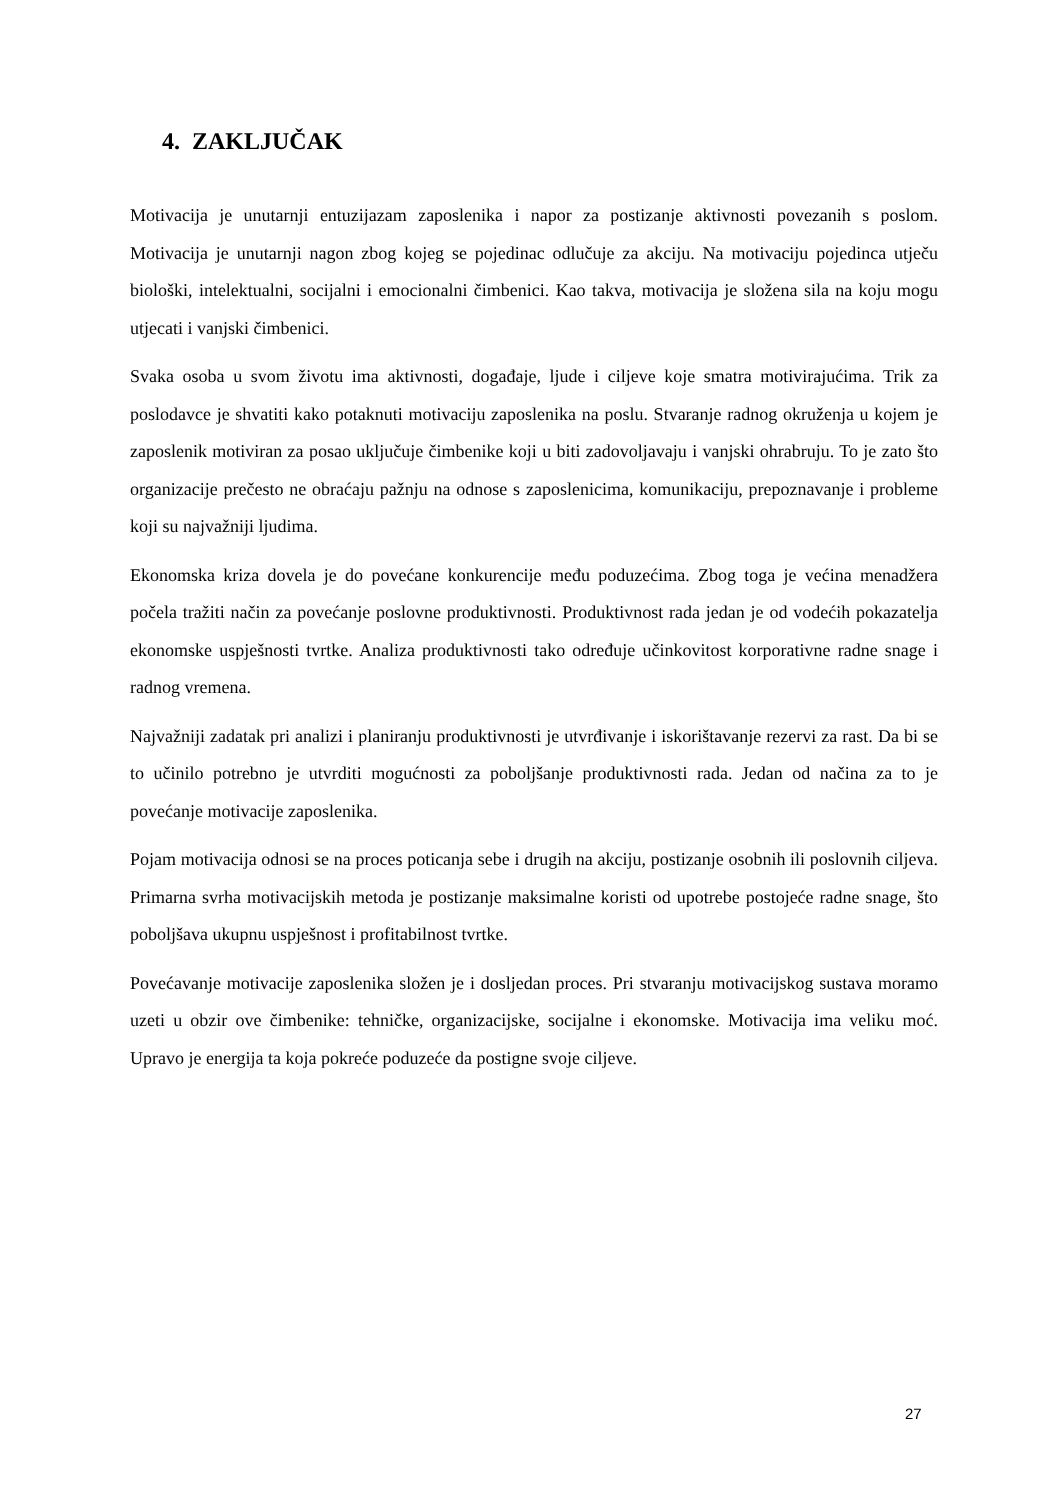4. ZAKLJUČAK
Motivacija je unutarnji entuzijazam zaposlenika i napor za postizanje aktivnosti povezanih s poslom. Motivacija je unutarnji nagon zbog kojeg se pojedinac odlučuje za akciju. Na motivaciju pojedinca utječu biološki, intelektualni, socijalni i emocionalni čimbenici. Kao takva, motivacija je složena sila na koju mogu utjecati i vanjski čimbenici.
Svaka osoba u svom životu ima aktivnosti, događaje, ljude i ciljeve koje smatra motivirajućima. Trik za poslodavce je shvatiti kako potaknuti motivaciju zaposlenika na poslu. Stvaranje radnog okruženja u kojem je zaposlenik motiviran za posao uključuje čimbenike koji u biti zadovoljavaju i vanjski ohrabruju. To je zato što organizacije prečesto ne obraćaju pažnju na odnose s zaposlenicima, komunikaciju, prepoznavanje i probleme koji su najvažniji ljudima.
Ekonomska kriza dovela je do povećane konkurencije među poduzećima. Zbog toga je većina menadžera počela tražiti način za povećanje poslovne produktivnosti. Produktivnost rada jedan je od vodećih pokazatelja ekonomske uspješnosti tvrtke. Analiza produktivnosti tako određuje učinkovitost korporativne radne snage i radnog vremena.
Najvažniji zadatak pri analizi i planiranju produktivnosti je utvrđivanje i iskorištavanje rezervi za rast. Da bi se to učinilo potrebno je utvrditi mogućnosti za poboljšanje produktivnosti rada. Jedan od načina za to je povećanje motivacije zaposlenika.
Pojam motivacija odnosi se na proces poticanja sebe i drugih na akciju, postizanje osobnih ili poslovnih ciljeva. Primarna svrha motivacijskih metoda je postizanje maksimalne koristi od upotrebe postojeće radne snage, što poboljšava ukupnu uspješnost i profitabilnost tvrtke.
Povećavanje motivacije zaposlenika složen je i dosljedan proces. Pri stvaranju motivacijskog sustava moramo uzeti u obzir ove čimbenike: tehničke, organizacijske, socijalne i ekonomske. Motivacija ima veliku moć. Upravo je energija ta koja pokreće poduzeće da postigne svoje ciljeve.
27